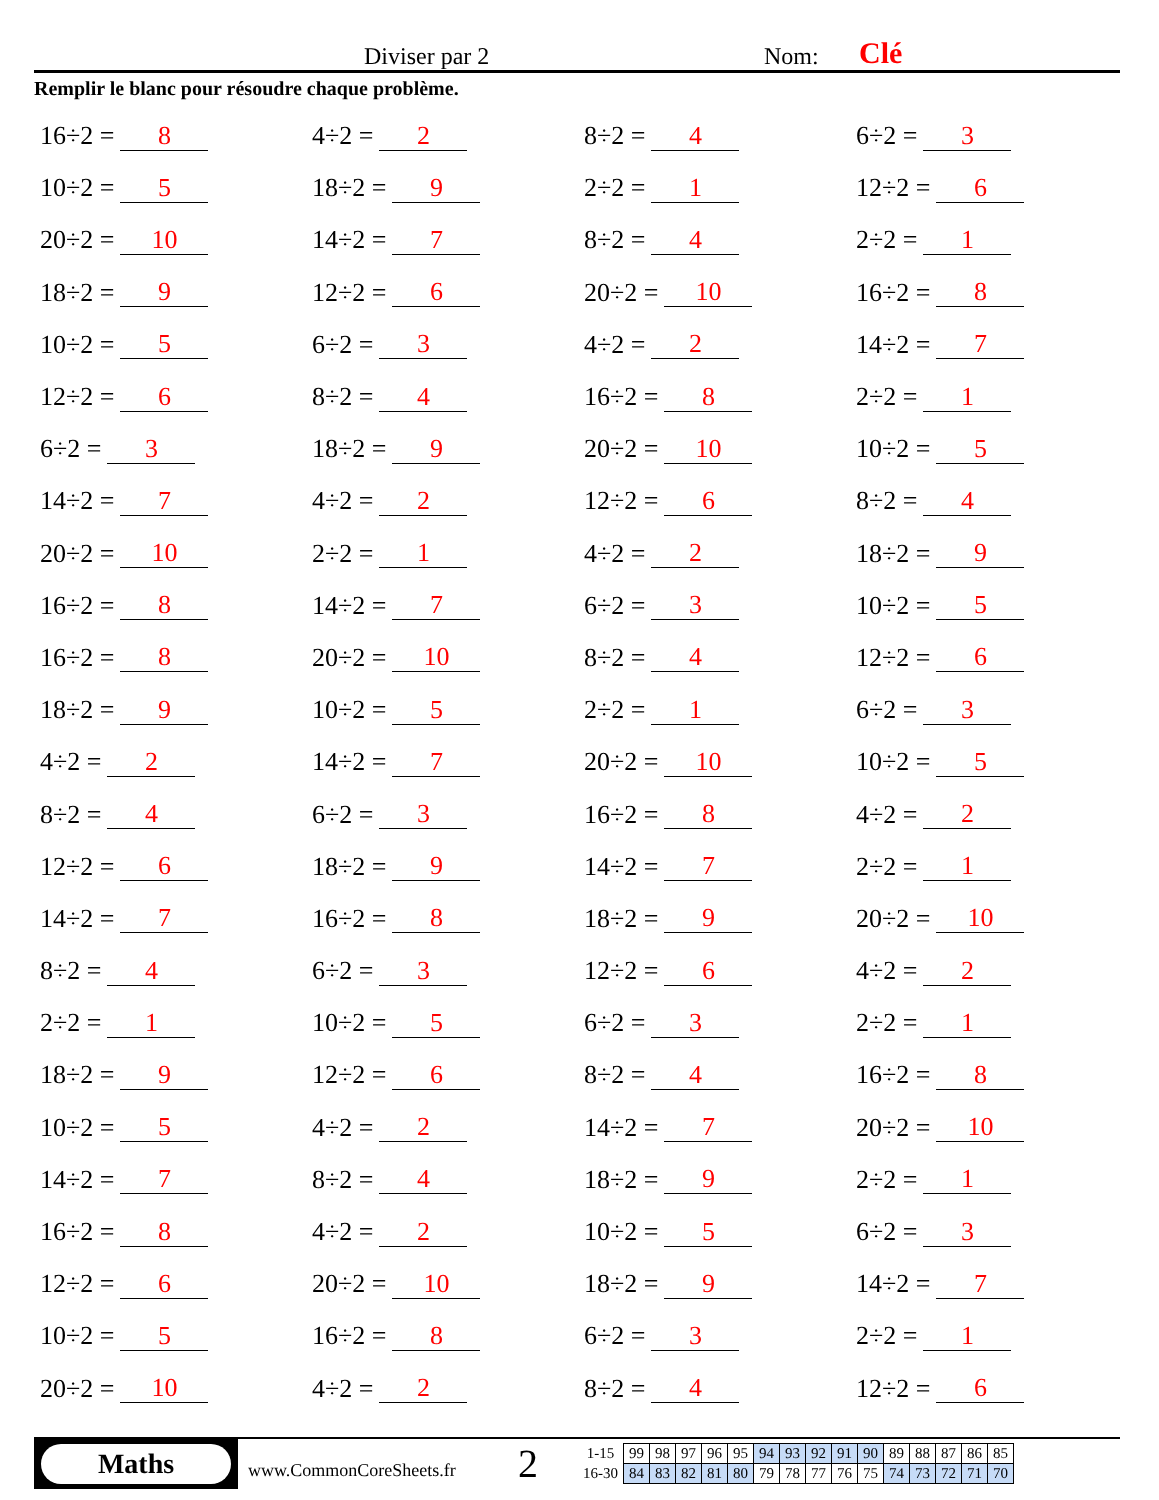Diviser par 2 Nom: Clé
Remplir le blanc pour résoudre chaque problème.
16÷2 = 8
4÷2 = 2
8÷2 = 4
6÷2 = 3
10÷2 = 5
18÷2 = 9
2÷2 = 1
12÷2 = 6
20÷2 = 10
14÷2 = 7
8÷2 = 4
2÷2 = 1
18÷2 = 9
12÷2 = 6
20÷2 = 10
16÷2 = 8
10÷2 = 5
6÷2 = 3
4÷2 = 2
14÷2 = 7
12÷2 = 6
8÷2 = 4
16÷2 = 8
2÷2 = 1
6÷2 = 3
18÷2 = 9
20÷2 = 10
10÷2 = 5
14÷2 = 7
4÷2 = 2
12÷2 = 6
8÷2 = 4
20÷2 = 10
2÷2 = 1
4÷2 = 2
18÷2 = 9
16÷2 = 8
14÷2 = 7
6÷2 = 3
10÷2 = 5
16÷2 = 8
20÷2 = 10
8÷2 = 4
12÷2 = 6
18÷2 = 9
10÷2 = 5
2÷2 = 1
6÷2 = 3
4÷2 = 2
14÷2 = 7
20÷2 = 10
10÷2 = 5
8÷2 = 4
6÷2 = 3
16÷2 = 8
4÷2 = 2
12÷2 = 6
18÷2 = 9
14÷2 = 7
2÷2 = 1
14÷2 = 7
16÷2 = 8
18÷2 = 9
20÷2 = 10
8÷2 = 4
6÷2 = 3
12÷2 = 6
4÷2 = 2
2÷2 = 1
10÷2 = 5
6÷2 = 3
2÷2 = 1
18÷2 = 9
12÷2 = 6
8÷2 = 4
16÷2 = 8
10÷2 = 5
4÷2 = 2
14÷2 = 7
20÷2 = 10
14÷2 = 7
8÷2 = 4
18÷2 = 9
2÷2 = 1
16÷2 = 8
4÷2 = 2
10÷2 = 5
6÷2 = 3
12÷2 = 6
20÷2 = 10
18÷2 = 9
14÷2 = 7
10÷2 = 5
16÷2 = 8
6÷2 = 3
2÷2 = 1
20÷2 = 10
4÷2 = 2
8÷2 = 4
12÷2 = 6
Maths
www.CommonCoreSheets.fr
2
| 1-15 | 99 | 98 | 97 | 96 | 95 | 94 | 93 | 92 | 91 | 90 | 89 | 88 | 87 | 86 | 85 |
| 16-30 | 84 | 83 | 82 | 81 | 80 | 79 | 78 | 77 | 76 | 75 | 74 | 73 | 72 | 71 | 70 |